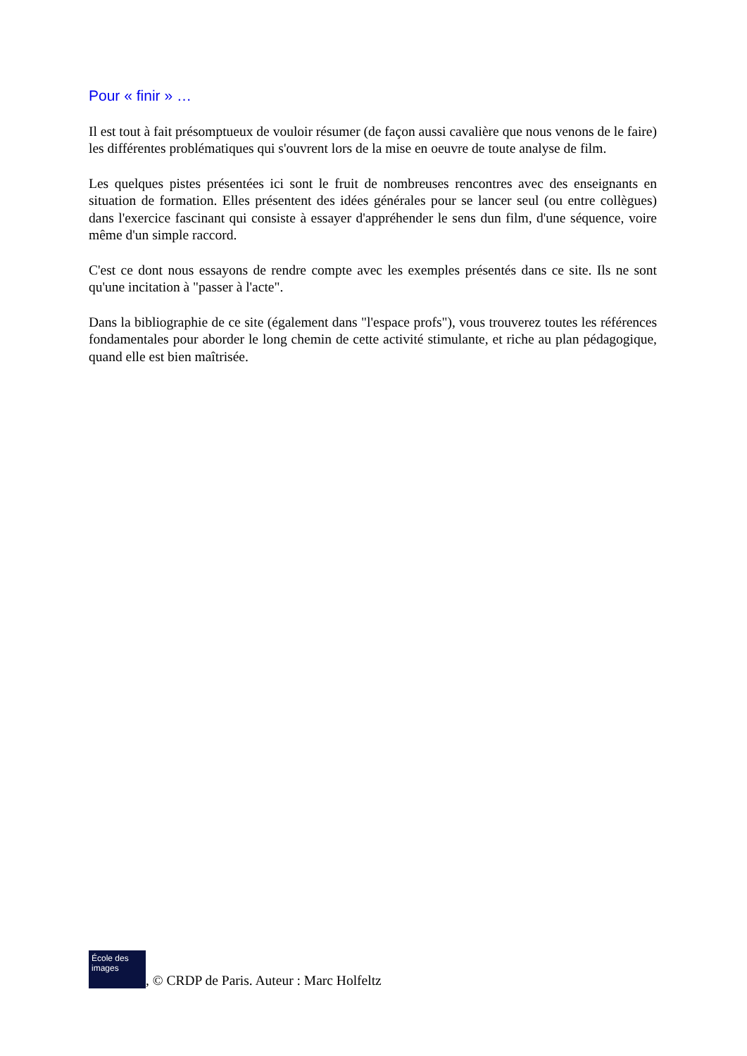Pour « finir » …
Il est tout à fait présomptueux de vouloir résumer (de façon aussi cavalière que nous venons de le faire) les différentes problématiques qui s'ouvrent lors de la mise en oeuvre de toute analyse de film.
Les quelques pistes présentées ici sont le fruit de nombreuses rencontres avec des enseignants en situation de formation. Elles présentent des idées générales pour se lancer seul (ou entre collègues) dans l'exercice fascinant qui consiste à essayer d'appréhender le sens dun film, d'une séquence, voire même d'un simple raccord.
C'est ce dont nous essayons de rendre compte avec les exemples présentés dans ce site. Ils ne sont qu'une incitation à "passer à l'acte".
Dans la bibliographie de ce site (également dans "l'espace profs"), vous trouverez toutes les références fondamentales pour aborder le long chemin de cette activité stimulante, et riche au plan pédagogique, quand elle est bien maîtrisée.
École des images
, © CRDP de Paris. Auteur : Marc Holfeltz